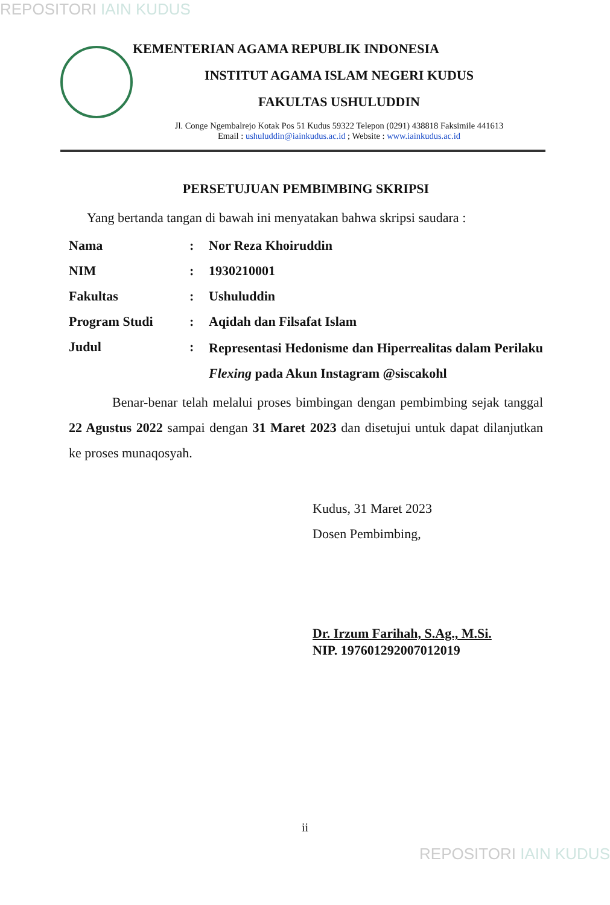REPOSITORI IAIN KUDUS
KEMENTERIAN AGAMA REPUBLIK INDONESIA
INSTITUT AGAMA ISLAM NEGERI KUDUS
FAKULTAS USHULUDDIN
Jl. Conge Ngembalrejo Kotak Pos 51 Kudus 59322 Telepon (0291) 438818 Faksimile 441613
Email : ushuluddin@iainkudus.ac.id ; Website : www.iainkudus.ac.id
PERSETUJUAN PEMBIMBING SKRIPSI
Yang bertanda tangan di bawah ini menyatakan bahwa skripsi saudara :
| Nama | : | Nor Reza Khoiruddin |
| NIM | : | 1930210001 |
| Fakultas | : | Ushuluddin |
| Program Studi | : | Aqidah dan Filsafat Islam |
| Judul | : | Representasi Hedonisme dan Hiperrealitas dalam Perilaku Flexing pada Akun Instagram @siscakohl |
Benar-benar telah melalui proses bimbingan dengan pembimbing sejak tanggal 22 Agustus 2022 sampai dengan 31 Maret 2023 dan disetujui untuk dapat dilanjutkan ke proses munaqosyah.
Kudus, 31 Maret 2023
Dosen Pembimbing,
Dr. Irzum Farihah, S.Ag., M.Si.
NIP. 197601292007012019
ii
REPOSITORI IAIN KUDUS